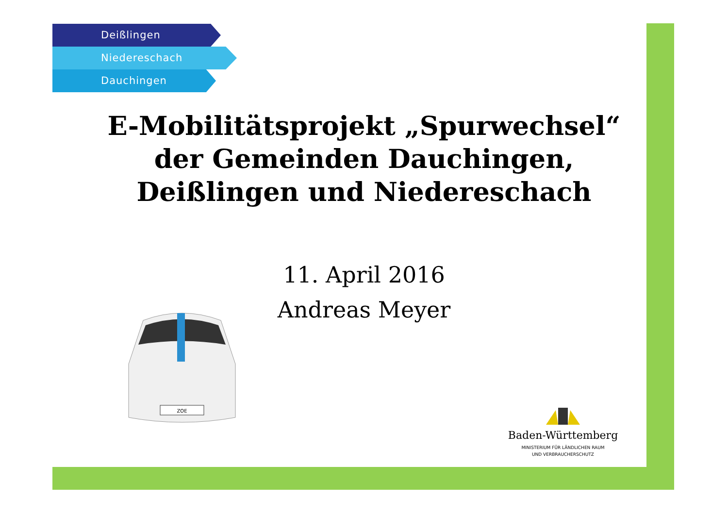Deißlingen
Niedereschach
Dauchingen
E-Mobilitätsprojekt „Spurwechsel“
der Gemeinden Dauchingen,
Deißlingen und Niedereschach
11. April 2016
Andreas Meyer
ZOE
Baden-Württemberg
MINISTERIUM FÜR LÄNDLICHEN RAUM
UND VERBRAUCHERSCHUTZ